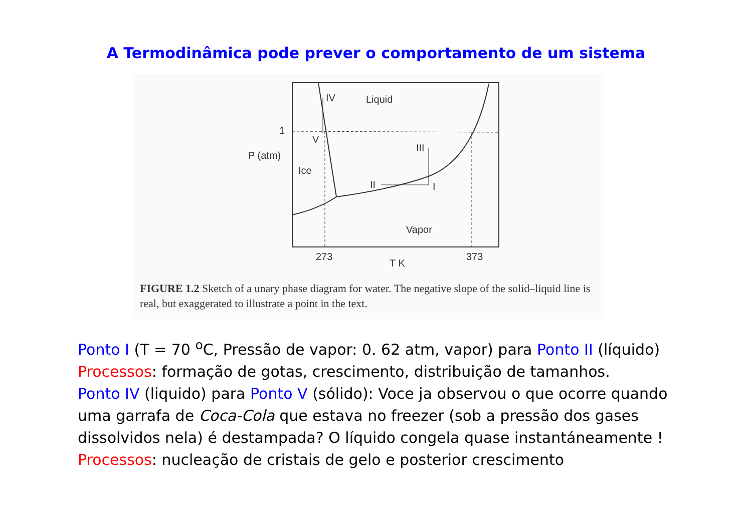A Termodinâmica pode prever o comportamento de um sistema
IV
Liquid
1
V
P (atm)
Ice
III
II
I
Vapor
273
T K
373
FIGURE 1.2 Sketch of a unary phase diagram for water. The negative slope of the solid–liquid line is real, but exaggerated to illustrate a point in the text.
Ponto I (T = 70 <sup>o</sup>C, Pressão de vapor: 0. 62 atm, vapor) para Ponto II (líquido)
Processos: formação de gotas, crescimento, distribuição de tamanhos.
Ponto IV (liquido) para Ponto V (sólido): Voce ja observou o que ocorre quando uma garrafa de Coca-Cola que estava no freezer (sob a pressão dos gases dissolvidos nela) é destampada? O líquido congela quase instantáneamente !
Processos: nucleação de cristais de gelo e posterior crescimento